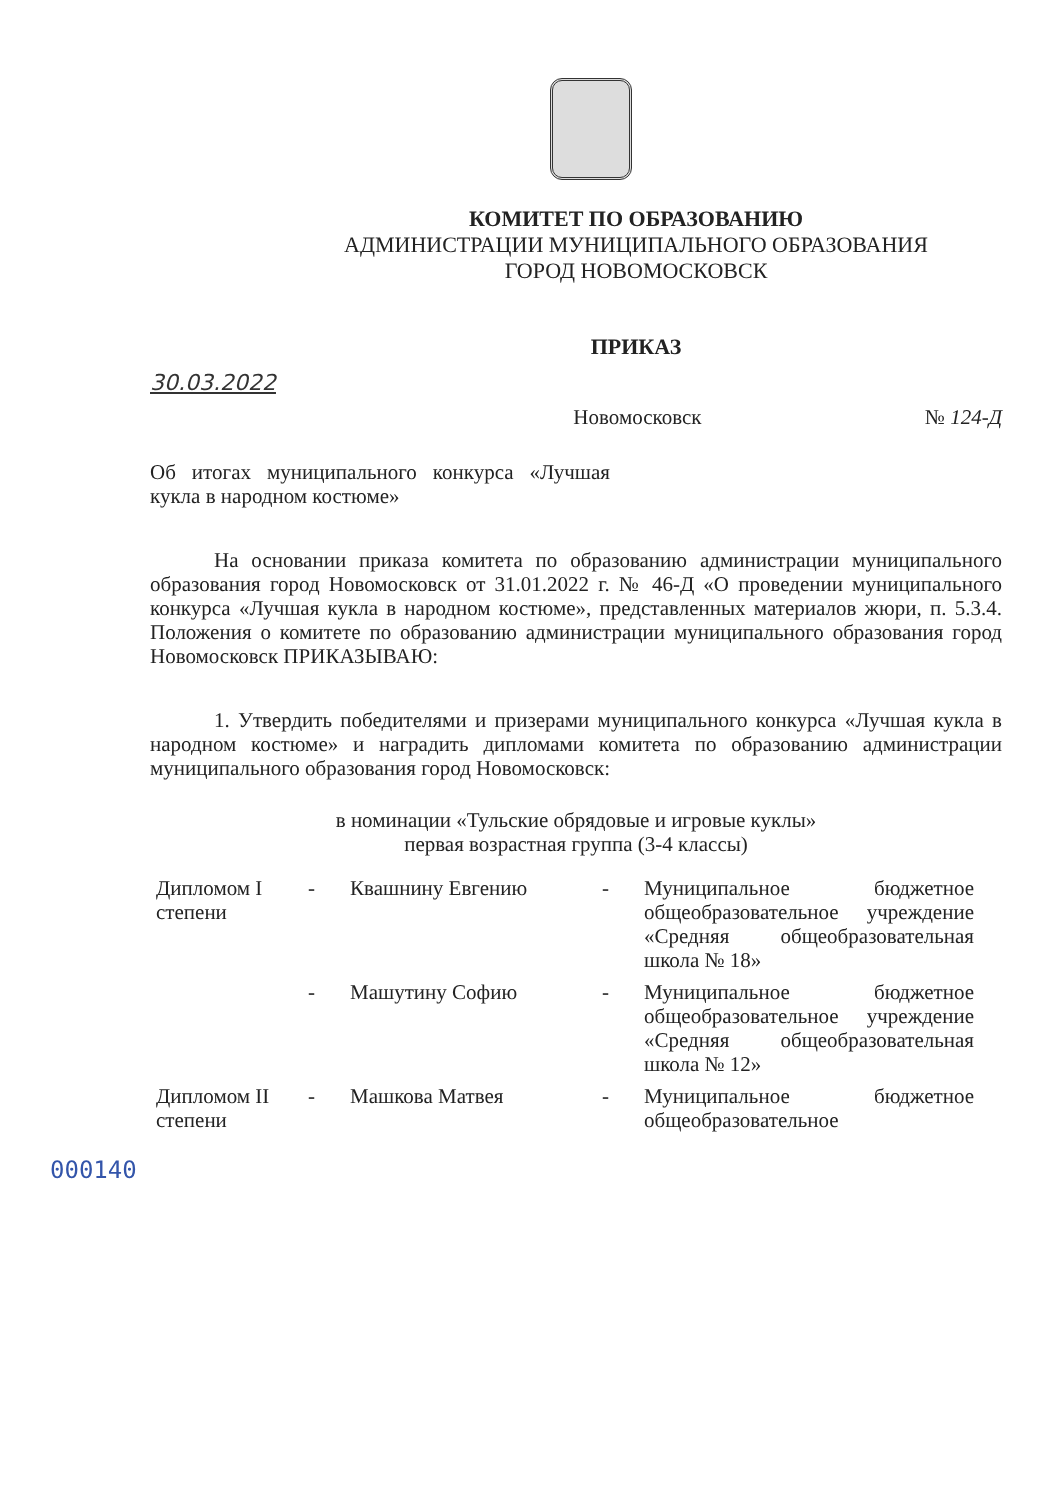КОМИТЕТ ПО ОБРАЗОВАНИЮ
АДМИНИСТРАЦИИ МУНИЦИПАЛЬНОГО ОБРАЗОВАНИЯ
ГОРОД НОВОМОСКОВСК
ПРИКАЗ
30.03.2022
Новомосковск № 124-Д
Об итогах муниципального конкурса «Лучшая кукла в народном костюме»
На основании приказа комитета по образованию администрации муниципального образования город Новомосковск от 31.01.2022 г. № 46-Д «О проведении муниципального конкурса «Лучшая кукла в народном костюме», представленных материалов жюри, п. 5.3.4. Положения о комитете по образованию администрации муниципального образования город Новомосковск ПРИКАЗЫВАЮ:
1. Утвердить победителями и призерами муниципального конкурса «Лучшая кукла в народном костюме» и наградить дипломами комитета по образованию администрации муниципального образования город Новомосковск:
в номинации «Тульские обрядовые и игровые куклы»
первая возрастная группа (3-4 классы)
| Дипломом I степени | - | Квашнину Евгению | - | Муниципальное бюджетное общеобразовательное учреждение «Средняя общеобразовательная школа № 18» |
| | - | Машутину Софию | - | Муниципальное бюджетное общеобразовательное учреждение «Средняя общеобразовательная школа № 12» |
| Дипломом II степени | - | Машкова Матвея | - | Муниципальное бюджетное общеобразовательное |
000140